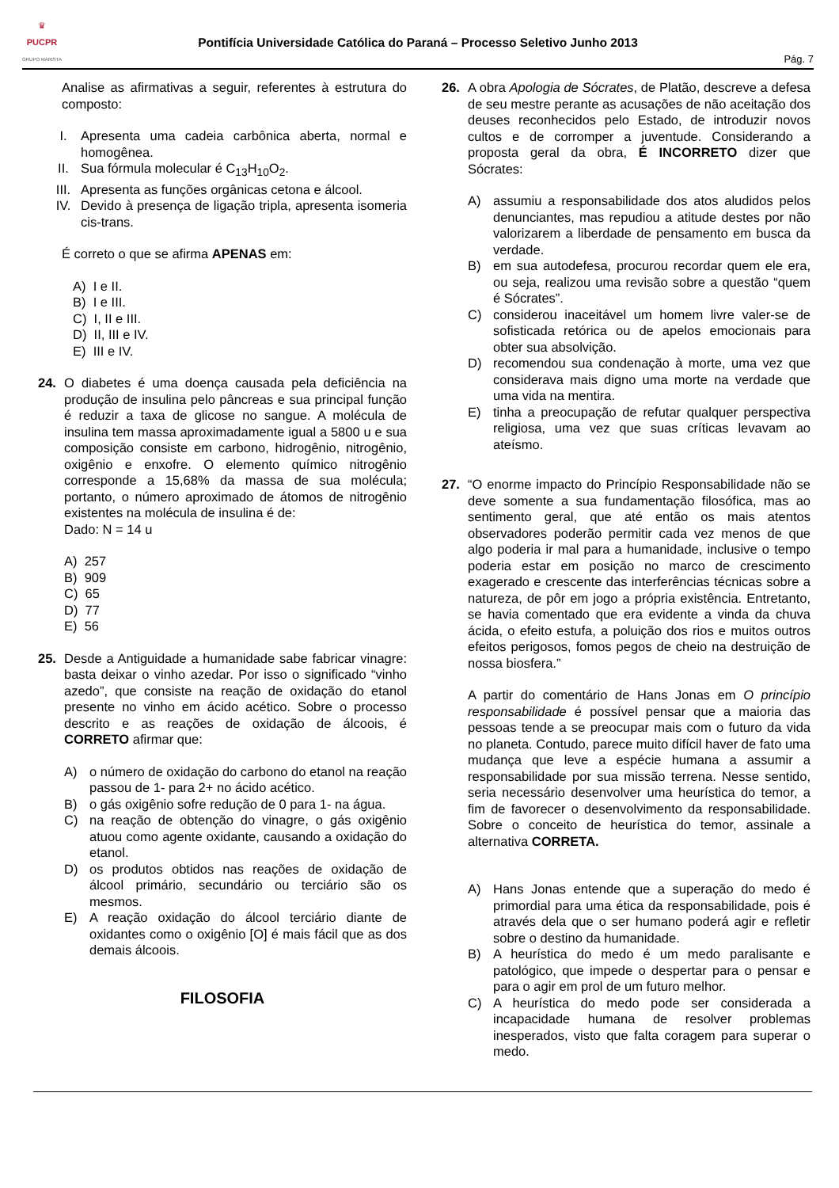♛
PUCPR
GRUPO MARISTA
Pontifícia Universidade Católica do Paraná – Processo Seletivo Junho 2013
Pág. 7
Analise as afirmativas a seguir, referentes à estrutura do composto:
I. Apresenta uma cadeia carbônica aberta, normal e homogênea.
II. Sua fórmula molecular é C<sub>13</sub>H<sub>10</sub>O<sub>2</sub>.
III. Apresenta as funções orgânicas cetona e álcool.
IV. Devido à presença de ligação tripla, apresenta isomeria cis-trans.
É correto o que se afirma APENAS em:
A) I e II.
B) I e III.
C) I, II e III.
D) II, III e IV.
E) III e IV.
24. O diabetes é uma doença causada pela deficiência na produção de insulina pelo pâncreas e sua principal função é reduzir a taxa de glicose no sangue. A molécula de insulina tem massa aproximadamente igual a 5800 u e sua composição consiste em carbono, hidrogênio, nitrogênio, oxigênio e enxofre. O elemento químico nitrogênio corresponde a 15,68% da massa de sua molécula; portanto, o número aproximado de átomos de nitrogênio existentes na molécula de insulina é de:
Dado: N = 14 u
A) 257
B) 909
C) 65
D) 77
E) 56
25. Desde a Antiguidade a humanidade sabe fabricar vinagre: basta deixar o vinho azedar. Por isso o significado “vinho azedo”, que consiste na reação de oxidação do etanol presente no vinho em ácido acético. Sobre o processo descrito e as reações de oxidação de álcoois, é CORRETO afirmar que:
A) o número de oxidação do carbono do etanol na reação passou de 1- para 2+ no ácido acético.
B) o gás oxigênio sofre redução de 0 para 1- na água.
C) na reação de obtenção do vinagre, o gás oxigênio atuou como agente oxidante, causando a oxidação do etanol.
D) os produtos obtidos nas reações de oxidação de álcool primário, secundário ou terciário são os mesmos.
E) A reação oxidação do álcool terciário diante de oxidantes como o oxigênio [O] é mais fácil que as dos demais álcoois.
FILOSOFIA
26. A obra Apologia de Sócrates, de Platão, descreve a defesa de seu mestre perante as acusações de não aceitação dos deuses reconhecidos pelo Estado, de introduzir novos cultos e de corromper a juventude. Considerando a proposta geral da obra, É INCORRETO dizer que Sócrates:
A) assumiu a responsabilidade dos atos aludidos pelos denunciantes, mas repudiou a atitude destes por não valorizarem a liberdade de pensamento em busca da verdade.
B) em sua autodefesa, procurou recordar quem ele era, ou seja, realizou uma revisão sobre a questão “quem é Sócrates”.
C) considerou inaceitável um homem livre valer-se de sofisticada retórica ou de apelos emocionais para obter sua absolvição.
D) recomendou sua condenação à morte, uma vez que considerava mais digno uma morte na verdade que uma vida na mentira.
E) tinha a preocupação de refutar qualquer perspectiva religiosa, uma vez que suas críticas levavam ao ateísmo.
27. “O enorme impacto do Princípio Responsabilidade não se deve somente a sua fundamentação filosófica, mas ao sentimento geral, que até então os mais atentos observadores poderão permitir cada vez menos de que algo poderia ir mal para a humanidade, inclusive o tempo poderia estar em posição no marco de crescimento exagerado e crescente das interferências técnicas sobre a natureza, de pôr em jogo a própria existência. Entretanto, se havia comentado que era evidente a vinda da chuva ácida, o efeito estufa, a poluição dos rios e muitos outros efeitos perigosos, fomos pegos de cheio na destruição de nossa biosfera.”
A partir do comentário de Hans Jonas em O princípio responsabilidade é possível pensar que a maioria das pessoas tende a se preocupar mais com o futuro da vida no planeta. Contudo, parece muito difícil haver de fato uma mudança que leve a espécie humana a assumir a responsabilidade por sua missão terrena. Nesse sentido, seria necessário desenvolver uma heurística do temor, a fim de favorecer o desenvolvimento da responsabilidade. Sobre o conceito de heurística do temor, assinale a alternativa CORRETA.
A) Hans Jonas entende que a superação do medo é primordial para uma ética da responsabilidade, pois é através dela que o ser humano poderá agir e refletir sobre o destino da humanidade.
B) A heurística do medo é um medo paralisante e patológico, que impede o despertar para o pensar e para o agir em prol de um futuro melhor.
C) A heurística do medo pode ser considerada a incapacidade humana de resolver problemas inesperados, visto que falta coragem para superar o medo.